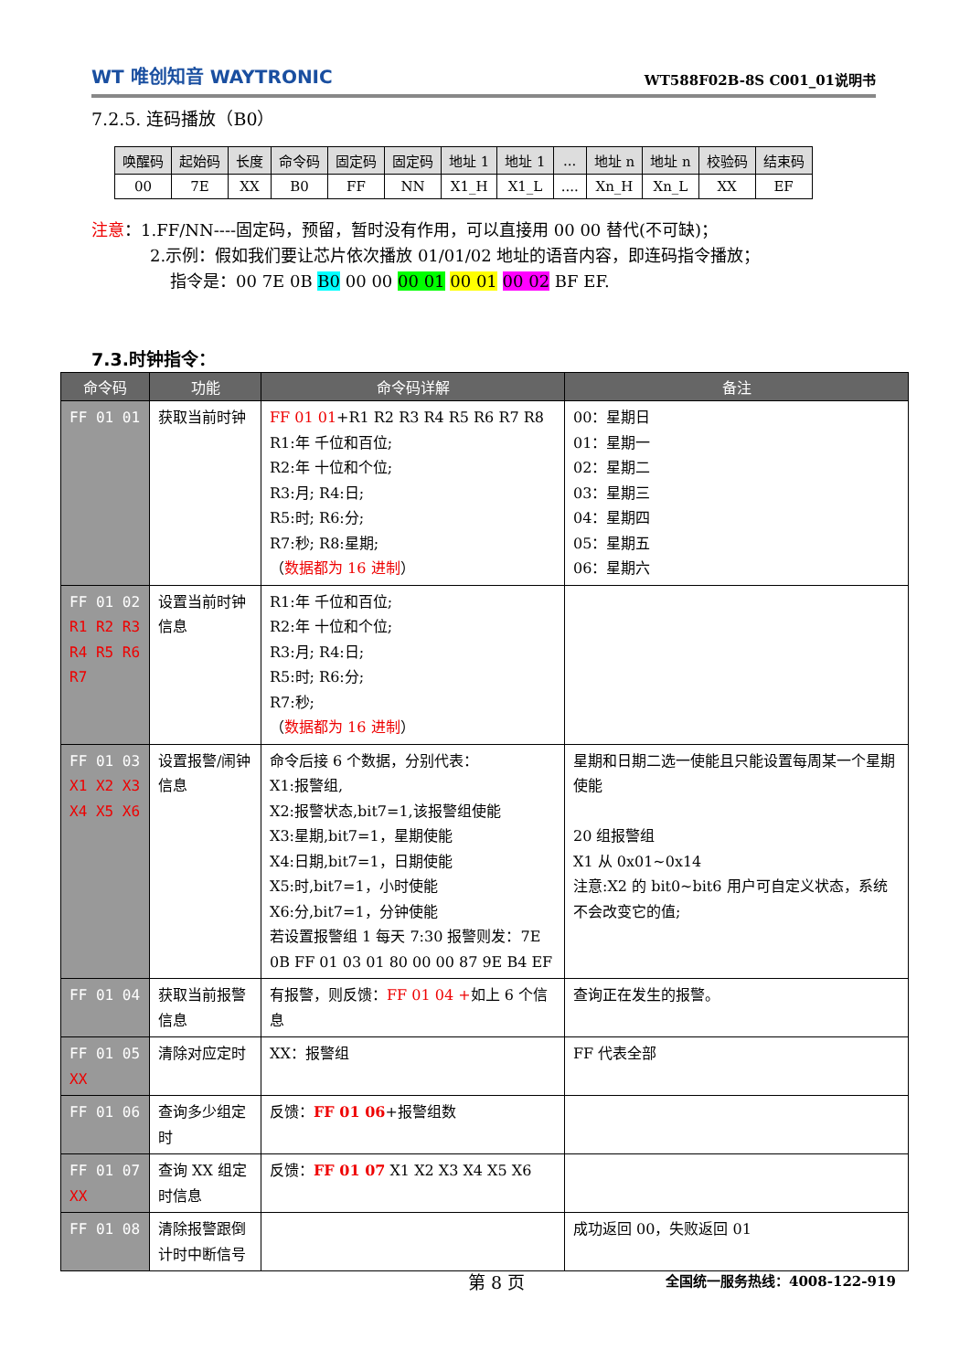WT 唯创知音 WAYTRONIC
WT588F02B-8S C001_01说明书
7.2.5. 连码播放（B0）
| 唤醒码 | 起始码 | 长度 | 命令码 | 固定码 | 固定码 | 地址 1 | 地址 1 | ... | 地址 n | 地址 n | 校验码 | 结束码 |
| 00 | 7E | XX | B0 | FF | NN | X1_H | X1_L | .... | Xn_H | Xn_L | XX | EF |
注意：1.FF/NN----固定码，预留，暂时没有作用，可以直接用 00 00 替代(不可缺)；
2.示例：假如我们要让芯片依次播放 01/01/02 地址的语音内容，即连码指令播放；
指令是：00 7E 0B B0 00 00 00 01 00 01 00 02 BF EF.
7.3.时钟指令：
| 命令码 | 功能 | 命令码详解 | 备注 |
| --- | --- | --- | --- |
| FF 01 01 | 获取当前时钟 | FF 01 01 +R1 R2 R3 R4 R5 R6 R7 R8 R1:年 千位和百位; R2:年 十位和个位; R3:月; R4:日; R5:时; R6:分; R7:秒; R8:星期; （ 数据都为 16 进制 ） | 00：星期日 01：星期一 02：星期二 03：星期三 04：星期四 05：星期五 06：星期六 |
| FF 01 02 R1 R2 R3 R4 R5 R6 R7 | 设置当前时钟信息 | R1:年 千位和百位; R2:年 十位和个位; R3:月; R4:日; R5:时; R6:分; R7:秒; （ 数据都为 16 进制 ） | |
| FF 01 03 X1 X2 X3 X4 X5 X6 | 设置报警/闹钟信息 | 命令后接 6 个数据，分别代表： X1:报警组, X2:报警状态,bit7=1,该报警组使能 X3:星期,bit7=1，星期使能 X4:日期,bit7=1，日期使能 X5:时,bit7=1，小时使能 X6:分,bit7=1，分钟使能 若设置报警组 1 每天 7:30 报警则发：7E 0B FF 01 03 01 80 00 00 87 9E B4 EF | 星期和日期二选一使能且只能设置每周某一个星期使能 20 组报警组 X1 从 0x01~0x14 注意:X2 的 bit0~bit6 用户可自定义状态，系统不会改变它的值; |
| FF 01 04 | 获取当前报警信息 | 有报警，则反馈： FF 01 04 + 如上 6 个信息 | 查询正在发生的报警。 |
| FF 01 05 XX | 清除对应定时 | XX：报警组 | FF 代表全部 |
| FF 01 06 | 查询多少组定时 | 反馈： FF 01 06 +报警组数 | |
| FF 01 07 XX | 查询 XX 组定时信息 | 反馈： FF 01 07 X1 X2 X3 X4 X5 X6 | |
| FF 01 08 | 清除报警跟倒计时中断信号 | | 成功返回 00，失败返回 01 |
第 8 页 全国统一服务热线：4008-122-919